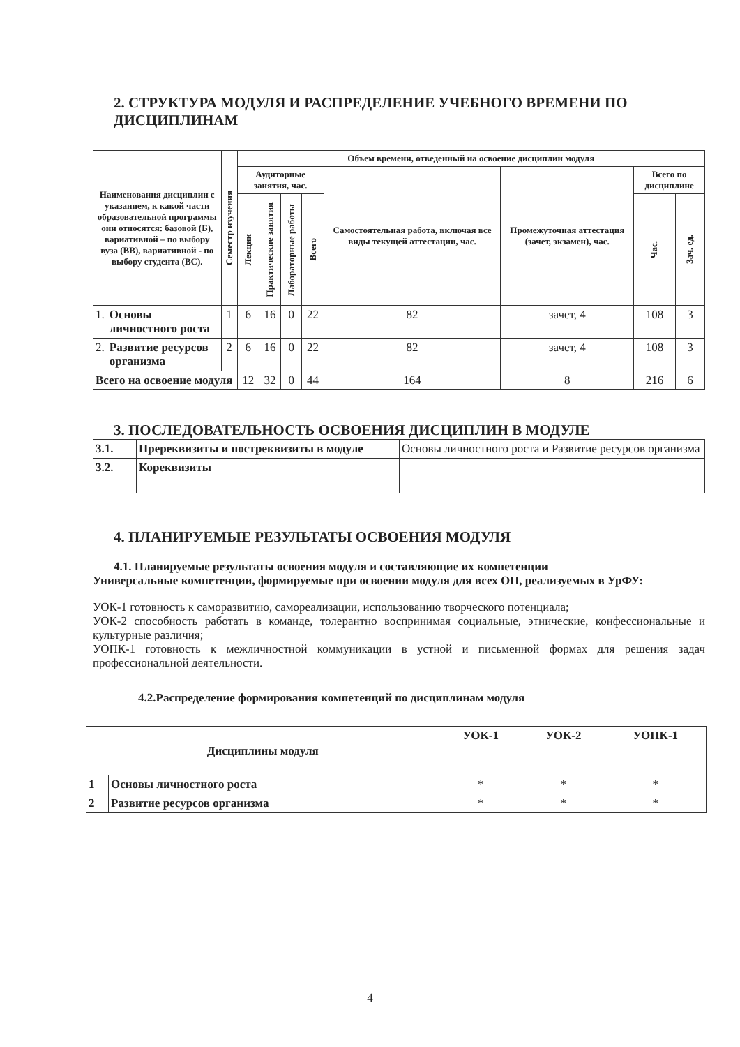2. СТРУКТУРА МОДУЛЯ И РАСПРЕДЕЛЕНИЕ УЧЕБНОГО ВРЕМЕНИ ПО ДИСЦИПЛИНАМ
| Наименования дисциплин с указанием, к какой части образовательной программы они относятся: базовой (Б), вариативной – по выбору вуза (ВВ), вариативной - по выбору студента (ВС). | | Семестр изучения | Объем времени, отведенный на освоение дисциплин модуля | | | | | | | |
| --- | --- | --- | --- | --- | --- | --- | --- | --- | --- | --- |
| | | | Аудиторные занятия, час. | | | | Самостоятельная работа, включая все виды текущей аттестации, час. | Промежуточная аттестация (зачет, экзамен), час. | Всего по дисциплине | |
| | | | Лекции | Практические занятия | Лабораторные работы | Всего | | | Час. | Зач. ед. |
| 1. | Основы личностного роста | 1 | 6 | 16 | 0 | 22 | 82 | зачет, 4 | 108 | 3 |
| 2. | Развитие ресурсов организма | 2 | 6 | 16 | 0 | 22 | 82 | зачет, 4 | 108 | 3 |
| Всего на освоение модуля | | | 12 | 32 | 0 | 44 | 164 | 8 | 216 | 6 |
3. ПОСЛЕДОВАТЕЛЬНОСТЬ ОСВОЕНИЯ ДИСЦИПЛИН В МОДУЛЕ
| 3.1. | Пререквизиты и постреквизиты в модуле | Основы личностного роста и Развитие ресурсов организма |
| 3.2. | Кореквизиты | |
4. ПЛАНИРУЕМЫЕ РЕЗУЛЬТАТЫ ОСВОЕНИЯ МОДУЛЯ
4.1. Планируемые результаты освоения модуля и составляющие их компетенции
Универсальные компетенции, формируемые при освоении модуля для всех ОП, реализуемых в УрФУ:
УОК-1 готовность к саморазвитию, самореализации, использованию творческого потенциала;
УОК-2 способность работать в команде, толерантно воспринимая социальные, этнические, конфессиональные и культурные различия;
УОПК-1 готовность к межличностной коммуникации в устной и письменной формах для решения задач профессиональной деятельности.
4.2.Распределение формирования компетенций по дисциплинам модуля
| Дисциплины модуля | | УОК-1 | УОК-2 | УОПК-1 |
| --- | --- | --- | --- | --- |
| 1 | Основы личностного роста | * | * | * |
| 2 | Развитие ресурсов организма | * | * | * |
4